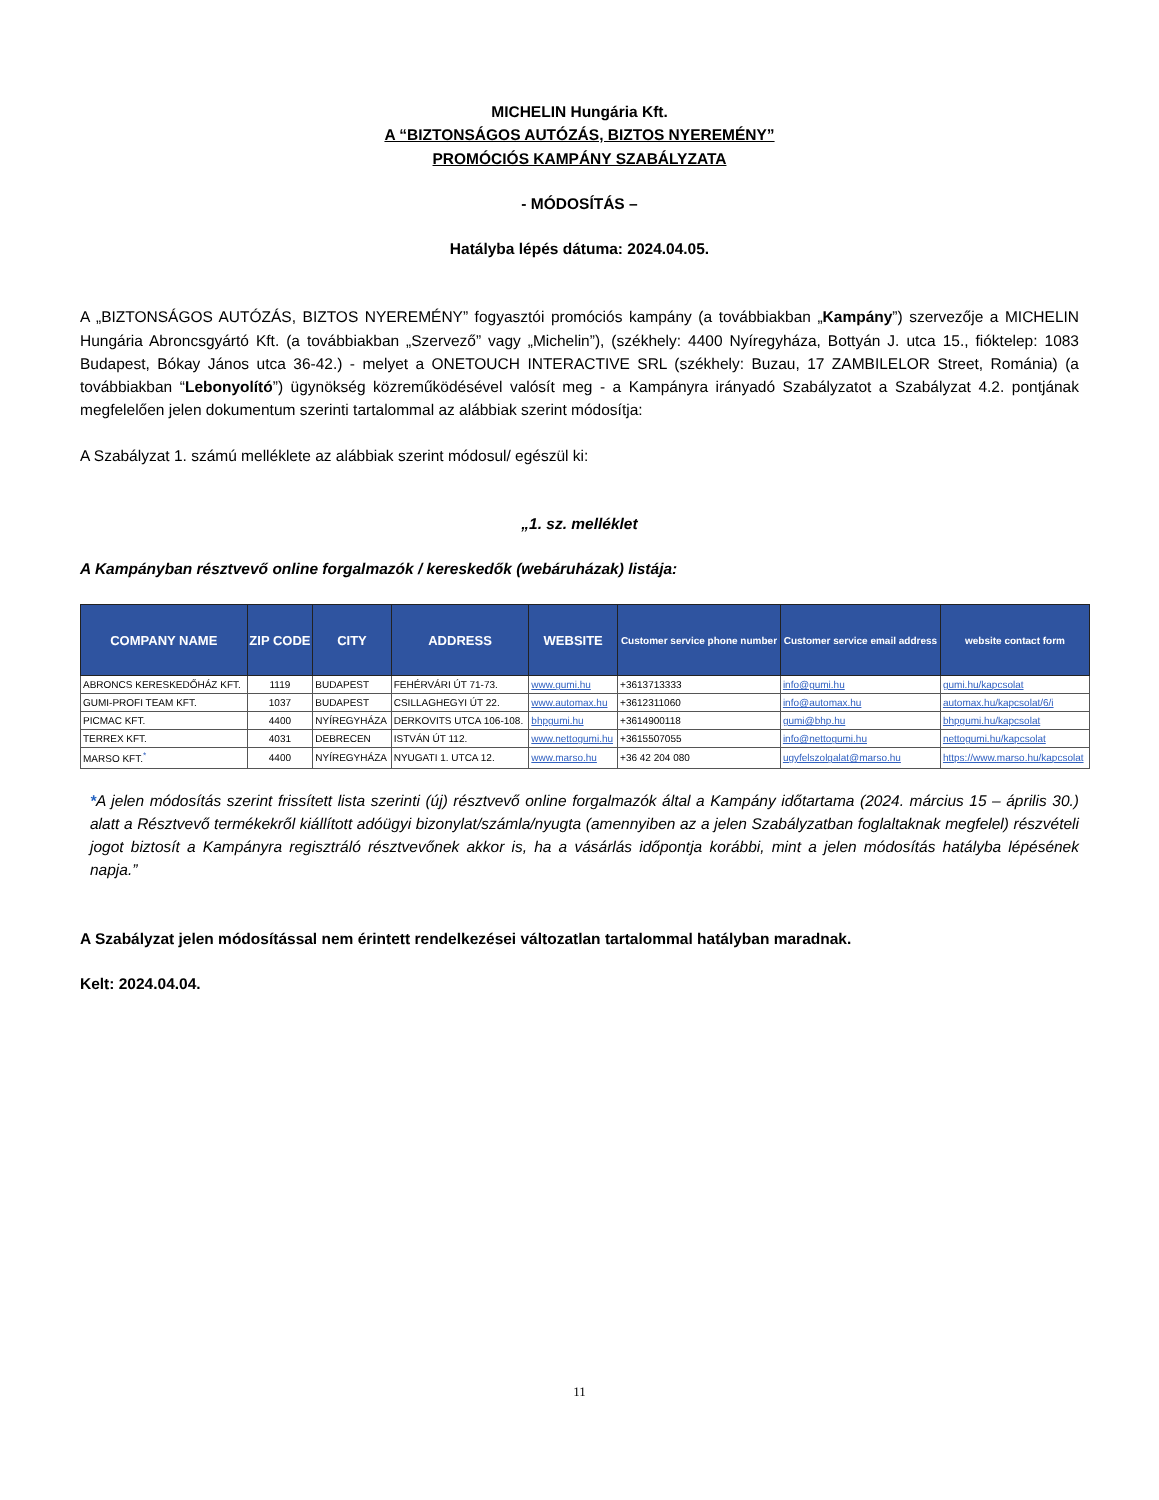MICHELIN Hungária Kft.
A “BIZTONSÁGOS AUTÓZÁS, BIZTOS NYEREMÉNY”
PROMÓCIÓS KAMPÁNY SZABÁLYZATA
- MÓDOSÍTÁS –
Hatályba lépés dátuma: 2024.04.05.
A „BIZTONSÁGOS AUTÓZÁS, BIZTOS NYEREMÉNY” fogyasztói promóciós kampány (a továbbiakban „Kampány”) szervezője a MICHELIN Hungária Abroncsgyártó Kft. (a továbbiakban „Szervező” vagy „Michelin”), (székhely: 4400 Nyíregyháza, Bottyán J. utca 15., fióktelep: 1083 Budapest, Bókay János utca 36-42.) - melyet a ONETOUCH INTERACTIVE SRL (székhely: Buzau, 17 ZAMBILELOR Street, Románia) (a továbbiakban “Lebonyolító”) ügynökség közreműködésével valósít meg - a Kampányra irányadó Szabályzatot a Szabályzat 4.2. pontjának megfelelően jelen dokumentum szerinti tartalommal az alábbiak szerint módosítja:
A Szabályzat 1. számú melléklete az alábbiak szerint módosul/ egészül ki:
„1. sz. melléklet
A Kampányban résztvevő online forgalmazók / kereskedők (webáruházak) listája:
| COMPANY NAME | ZIP CODE | CITY | ADDRESS | WEBSITE | Customer service phone number | Customer service email address | website contact form |
| --- | --- | --- | --- | --- | --- | --- | --- |
| ABRONCS KERESKEDŐHÁZ KFT. | 1119 | BUDAPEST | FEHÉRVÁRI ÚT 71-73. | www.gumi.hu | +3613713333 | info@gumi.hu | gumi.hu/kapcsolat |
| GUMI-PROFI TEAM KFT. | 1037 | BUDAPEST | CSILLAGHEGYI ÚT 22. | www.automax.hu | +3612311060 | info@automax.hu | automax.hu/kapcsolat/6/i |
| PICMAC KFT. | 4400 | NYÍREGYHÁZA | DERKOVITS UTCA 106-108. | bhpgumi.hu | +3614900118 | gumi@bhp.hu | bhpgumi.hu/kapcsolat |
| TERREX KFT. | 4031 | DEBRECEN | ISTVÁN ÚT 112. | www.nettogumi.hu | +3615507055 | info@nettogumi.hu | nettogumi.hu/kapcsolat |
| MARSO KFT.<sup>*</sup> | 4400 | NYÍREGYHÁZA | NYUGATI 1. UTCA 12. | www.marso.hu | +36 42 204 080 | ugyfelszolgalat@marso.hu | https://www.marso.hu/kapcsolat |
*A jelen módosítás szerint frissített lista szerinti (új) résztvevő online forgalmazók által a Kampány időtartama (2024. március 15 – április 30.) alatt a Résztvevő termékekről kiállított adóügyi bizonylat/számla/nyugta (amennyiben az a jelen Szabályzatban foglaltaknak megfelel) részvételi jogot biztosít a Kampányra regisztráló résztvevőnek akkor is, ha a vásárlás időpontja korábbi, mint a jelen módosítás hatályba lépésének napja.”
A Szabályzat jelen módosítással nem érintett rendelkezései változatlan tartalommal hatályban maradnak.
Kelt: 2024.04.04.
11